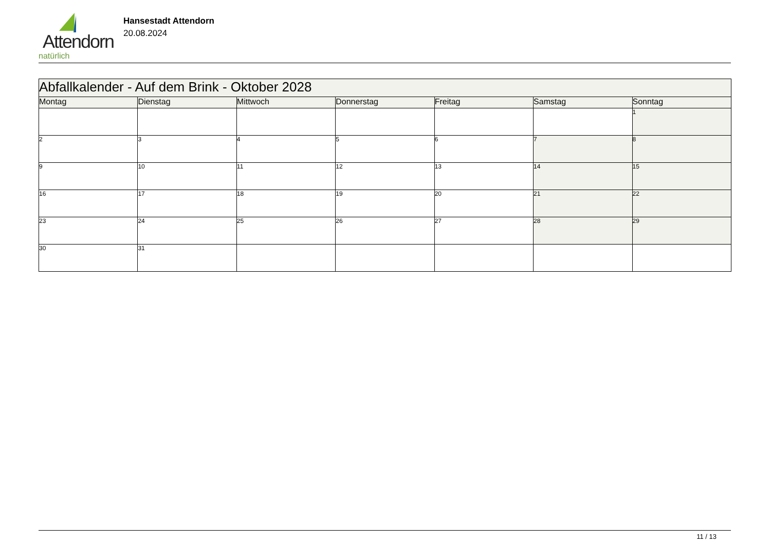Attendorn
natürlich
Hansestadt Attendorn
20.08.2024
| Abfallkalender - Auf dem Brink - Oktober 2028 | | | | | | |
| --- | --- | --- | --- | --- | --- | --- |
| Montag | Dienstag | Mittwoch | Donnerstag | Freitag | Samstag | Sonntag |
| | | | | | | 1 |
| 2 | 3 | 4 | 5 | 6 | 7 | 8 |
| 9 | 10 | 11 | 12 | 13 | 14 | 15 |
| 16 | 17 | 18 | 19 | 20 | 21 | 22 |
| 23 | 24 | 25 | 26 | 27 | 28 | 29 |
| 30 | 31 | | | | | |
11 / 13